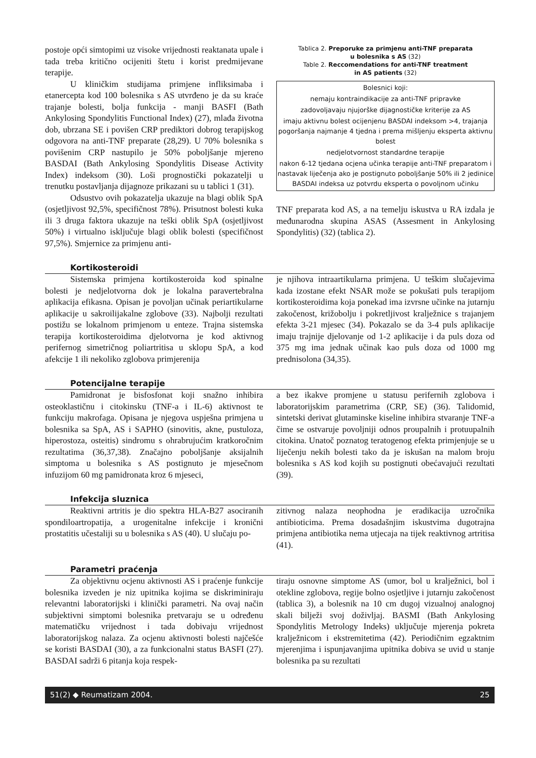postoje opći simtopimi uz visoke vrijednosti reaktanata upale i tada treba kritično ocijeniti štetu i korist predmijevane terapije.
U kliničkim studijama primjene infliksimaba i etanercepta kod 100 bolesnika s AS utvrđeno je da su kraće trajanje bolesti, bolja funkcija - manji BASFI (Bath Ankylosing Spondylitis Functional Index) (27), mlađa životna dob, ubrzana SE i povišen CRP prediktori dobrog terapijskog odgovora na anti-TNF preparate (28,29). U 70% bolesnika s povišenim CRP nastupilo je 50% poboljšanje mjereno BASDAI (Bath Ankylosing Spondylitis Disease Activity Index) indeksom (30). Loši prognostički pokazatelji u trenutku postavljanja dijagnoze prikazani su u tablici 1 (31).
Odsustvo ovih pokazatelja ukazuje na blagi oblik SpA (osjetljivost 92,5%, specifičnost 78%). Prisutnost bolesti kuka ili 3 druga faktora ukazuje na teški oblik SpA (osjetljivost 50%) i virtualno isključuje blagi oblik bolesti (specifičnost 97,5%). Smjernice za primjenu anti-
Tablica 2. Preporuke za primjenu anti-TNF preparata
u bolesnika s AS (32)
Table 2. Reccomendations for anti-TNF treatment
in AS patients (32)
| Bolesnici koji: nemaju kontraindikacije za anti-TNF pripravke zadovoljavaju njujorške dijagnostičke kriterije za AS imaju aktivnu bolest ocijenjenu BASDAI indeksom >4, trajanja pogoršanja najmanje 4 tjedna i prema mišljenju eksperta aktivnu bolest nedjelotvornost standardne terapije nakon 6-12 tjedana ocjena učinka terapije anti-TNF preparatom i nastavak liječenja ako je postignuto poboljšanje 50% ili 2 jedinice BASDAI indeksa uz potvrdu eksperta o povoljnom učinku |
TNF preparata kod AS, a na temelju iskustva u RA izdala je međunarodna skupina ASAS (Assesment in Ankylosing Spondylitis) (32) (tablica 2).
Kortikosteroidi
Sistemska primjena kortikosteroida kod spinalne bolesti je nedjelotvorna dok je lokalna paravertebralna aplikacija efikasna. Opisan je povoljan učinak periartikularne aplikacije u sakroilijakalne zglobove (33). Najbolji rezultati postižu se lokalnom primjenom u enteze. Trajna sistemska terapija kortikosteroidima djelotvorna je kod aktivnog perifernog simetričnog poliartritisa u sklopu SpA, a kod afekcije 1 ili nekoliko zglobova primjerenija
je njihova intraartikularna primjena. U teškim slučajevima kada izostane efekt NSAR može se pokušati puls terapijom kortikosteroidima koja ponekad ima izvrsne učinke na jutarnju zakočenost, križobolju i pokretljivost kralježnice s trajanjem efekta 3-21 mjesec (34). Pokazalo se da 3-4 puls aplikacije imaju trajnije djelovanje od 1-2 aplikacije i da puls doza od 375 mg ima jednak učinak kao puls doza od 1000 mg prednisolona (34,35).
Potencijalne terapije
Pamidronat je bisfosfonat koji snažno inhibira osteoklastičnu i citokinsku (TNF-a i IL-6) aktivnost te funkciju makrofaga. Opisana je njegova uspješna primjena u bolesnika sa SpA, AS i SAPHO (sinovitis, akne, pustuloza, hiperostoza, osteitis) sindromu s ohrabrujućim kratkoročnim rezultatima (36,37,38). Značajno poboljšanje aksijalnih simptoma u bolesnika s AS postignuto je mjesečnom infuzijom 60 mg pamidronata kroz 6 mjeseci,
a bez ikakve promjene u statusu perifernih zglobova i laboratorijskim parametrima (CRP, SE) (36). Talidomid, sintetski derivat glutaminske kiseline inhibira stvaranje TNF-a čime se ostvaruje povoljniji odnos proupalnih i protuupalnih citokina. Unatoč poznatog teratogenog efekta primjenjuje se u liječenju nekih bolesti tako da je iskušan na malom broju bolesnika s AS kod kojih su postignuti obećavajući rezultati (39).
Infekcija sluznica
Reaktivni artritis je dio spektra HLA-B27 asociranih spondiloartropatija, a urogenitalne infekcije i kronični prostatitis učestaliji su u bolesnika s AS (40). U slučaju po-
zitivnog nalaza neophodna je eradikacija uzročnika antibioticima. Prema dosadašnjim iskustvima dugotrajna primjena antibiotika nema utjecaja na tijek reaktivnog artritisa (41).
Parametri praćenja
Za objektivnu ocjenu aktivnosti AS i praćenje funkcije bolesnika izveden je niz upitnika kojima se diskriminiraju relevantni laboratorijski i klinički parametri. Na ovaj način subjektivni simptomi bolesnika pretvaraju se u određenu matematičku vrijednost i tada dobivaju vrijednost laboratorijskog nalaza. Za ocjenu aktivnosti bolesti najčešće se koristi BASDAI (30), a za funkcionalni status BASFI (27). BASDAI sadrži 6 pitanja koja respek-
tiraju osnovne simptome AS (umor, bol u kralježnici, bol i otekline zglobova, regije bolno osjetljive i jutarnju zakočenost (tablica 3), a bolesnik na 10 cm dugoj vizualnoj analognoj skali bilježi svoj doživljaj. BASMI (Bath Ankylosing Spondylitis Metrology Indeks) uključuje mjerenja pokreta kralježnicom i ekstremitetima (42). Periodičnim egzaktnim mjerenjima i ispunjavanjima upitnika dobiva se uvid u stanje bolesnika pa su rezultati
51(2) ◆ Reumatizam 2004. 25